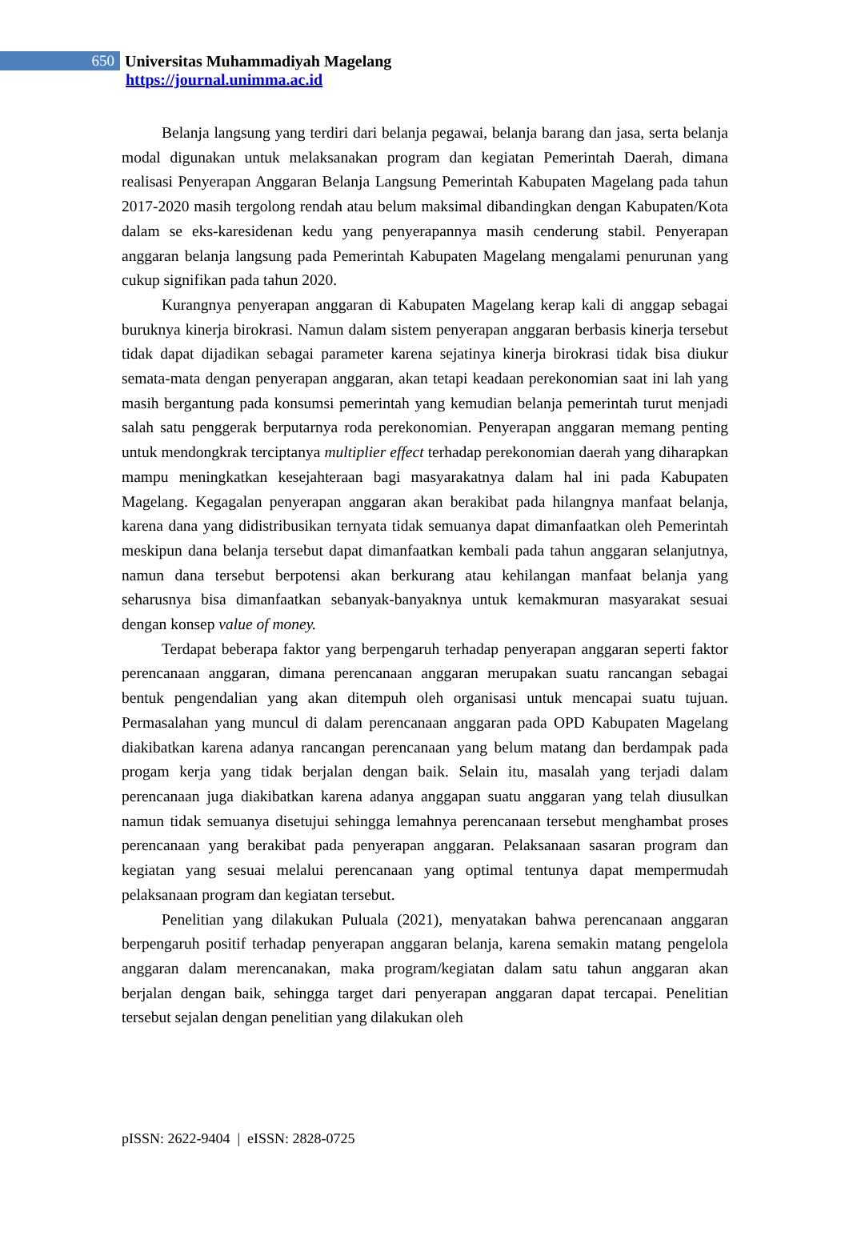650
Universitas Muhammadiyah Magelang
https://journal.unimma.ac.id
Belanja langsung yang terdiri dari belanja pegawai, belanja barang dan jasa, serta belanja modal digunakan untuk melaksanakan program dan kegiatan Pemerintah Daerah, dimana realisasi Penyerapan Anggaran Belanja Langsung Pemerintah Kabupaten Magelang pada tahun 2017-2020 masih tergolong rendah atau belum maksimal dibandingkan dengan Kabupaten/Kota dalam se eks-karesidenan kedu yang penyerapannya masih cenderung stabil. Penyerapan anggaran belanja langsung pada Pemerintah Kabupaten Magelang mengalami penurunan yang cukup signifikan pada tahun 2020.
Kurangnya penyerapan anggaran di Kabupaten Magelang kerap kali di anggap sebagai buruknya kinerja birokrasi. Namun dalam sistem penyerapan anggaran berbasis kinerja tersebut tidak dapat dijadikan sebagai parameter karena sejatinya kinerja birokrasi tidak bisa diukur semata-mata dengan penyerapan anggaran, akan tetapi keadaan perekonomian saat ini lah yang masih bergantung pada konsumsi pemerintah yang kemudian belanja pemerintah turut menjadi salah satu penggerak berputarnya roda perekonomian. Penyerapan anggaran memang penting untuk mendongkrak terciptanya multiplier effect terhadap perekonomian daerah yang diharapkan mampu meningkatkan kesejahteraan bagi masyarakatnya dalam hal ini pada Kabupaten Magelang. Kegagalan penyerapan anggaran akan berakibat pada hilangnya manfaat belanja, karena dana yang didistribusikan ternyata tidak semuanya dapat dimanfaatkan oleh Pemerintah meskipun dana belanja tersebut dapat dimanfaatkan kembali pada tahun anggaran selanjutnya, namun dana tersebut berpotensi akan berkurang atau kehilangan manfaat belanja yang seharusnya bisa dimanfaatkan sebanyak-banyaknya untuk kemakmuran masyarakat sesuai dengan konsep value of money.
Terdapat beberapa faktor yang berpengaruh terhadap penyerapan anggaran seperti faktor perencanaan anggaran, dimana perencanaan anggaran merupakan suatu rancangan sebagai bentuk pengendalian yang akan ditempuh oleh organisasi untuk mencapai suatu tujuan. Permasalahan yang muncul di dalam perencanaan anggaran pada OPD Kabupaten Magelang diakibatkan karena adanya rancangan perencanaan yang belum matang dan berdampak pada progam kerja yang tidak berjalan dengan baik. Selain itu, masalah yang terjadi dalam perencanaan juga diakibatkan karena adanya anggapan suatu anggaran yang telah diusulkan namun tidak semuanya disetujui sehingga lemahnya perencanaan tersebut menghambat proses perencanaan yang berakibat pada penyerapan anggaran. Pelaksanaan sasaran program dan kegiatan yang sesuai melalui perencanaan yang optimal tentunya dapat mempermudah pelaksanaan program dan kegiatan tersebut.
Penelitian yang dilakukan Puluala (2021), menyatakan bahwa perencanaan anggaran berpengaruh positif terhadap penyerapan anggaran belanja, karena semakin matang pengelola anggaran dalam merencanakan, maka program/kegiatan dalam satu tahun anggaran akan berjalan dengan baik, sehingga target dari penyerapan anggaran dapat tercapai. Penelitian tersebut sejalan dengan penelitian yang dilakukan oleh
pISSN: 2622-9404 | eISSN: 2828-0725